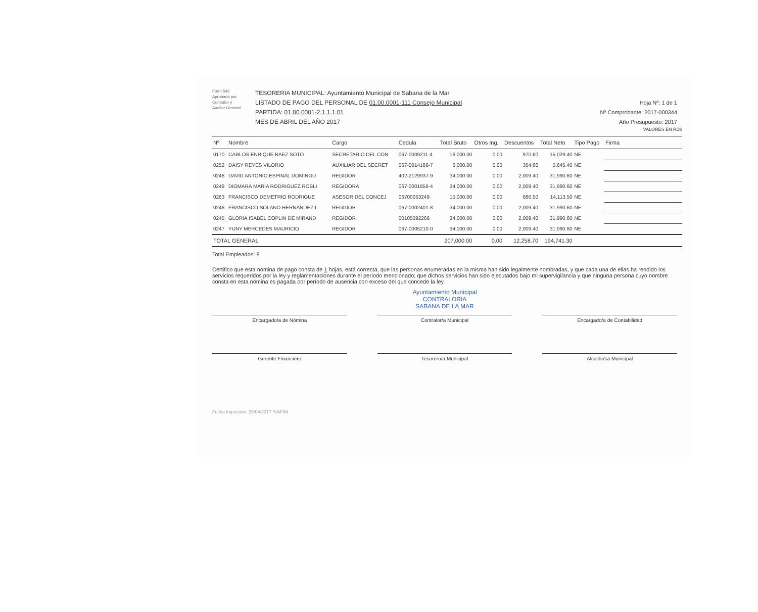Form 543
Aprobado por
Contralor y
Auditor General
TESORERIA MUNICIPAL: Ayuntamiento Municipal de Sabana de la Mar
LISTADO DE PAGO DEL PERSONAL DE 01.00.0001-111 Consejo Municipal
PARTIDA: 01.00.0001-2.1.1.1.01
MES DE ABRIL DEL AÑO 2017
Hoja Nº: 1 de 1
Nº Comprobante: 2017-000344
Año Presupuesto: 2017
VALORES EN RD$
| Nº | Nombre | Cargo | Cedula | Total Bruto | Otros Ing. | Descuentos | Total Neto | Tipo Pago | Firma |
| --- | --- | --- | --- | --- | --- | --- | --- | --- | --- |
| 0170 | CARLOS ENRIQUE BAEZ SOTO | SECRETARIO DEL CON | 067-0009211-4 | 16,000.00 | 0.00 | 970.60 | 15,029.40 | NE | |
| 0252 | DAISY REYES VILORIO | AUXILIAR DEL SECRET | 067-0014188-7 | 6,000.00 | 0.00 | 354.60 | 5,645.40 | NE | |
| 0248 | DAVID ANTONIO ESPINAL DOMINGU | REGIDOR | 402-2129937-9 | 34,000.00 | 0.00 | 2,009.40 | 31,990.60 | NE | |
| 0249 | DIOMARA MARIA RODRIGUEZ ROBLI | REGIDORA | 067-0001856-4 | 34,000.00 | 0.00 | 2,009.40 | 31,990.60 | NE | |
| 0263 | FRANCISCO DEMETRIO RODRIGUE | ASESOR DEL CONCEJ | 06700053249 | 15,000.00 | 0.00 | 886.50 | 14,113.50 | NE | |
| 0246 | FRANCISCO SOLANO HERNANDEZ I | REGIDOR | 067-0002401-8 | 34,000.00 | 0.00 | 2,009.40 | 31,990.60 | NE | |
| 0245 | GLORIA ISABEL COPLIN DE MIRAND | REGIDOR | 00105092266 | 34,000.00 | 0.00 | 2,009.40 | 31,990.60 | NE | |
| 0247 | YUNY MERCEDES MAURICIO | REGIDOR | 067-0005210-0 | 34,000.00 | 0.00 | 2,009.40 | 31,990.60 | NE | |
| TOTAL GENERAL | | | | 207,000.00 | 0.00 | 12,258.70 | 194,741.30 | | |
Total Empleados: 8
Certifico que esta nómina de pago consta de 1 hojas, está correcta, que las personas enumeradas en la misma han sido legalmente nombradas, y que cada una de ellas ha rendido los servicios requeridos por la ley y reglamentaciones durante el período mencionado; que dichos servicios han sido ejecutados bajo mi supervigilancia y que ninguna persona cuyo nombre consta en esta nómina es pagada por período de ausencia con exceso del que concede la ley.
Ayuntamiento Municipal
CONTRALORIA
SABANA DE LA MAR
Encargado/a de Nómina
Contralor/a Municipal
Encargado/a de Contabilidad
Gerente Financiero
Tesorero/a Municipal
Alcalde/sa Municipal
Fecha Impresión: 26/04/2017 SIAFIM